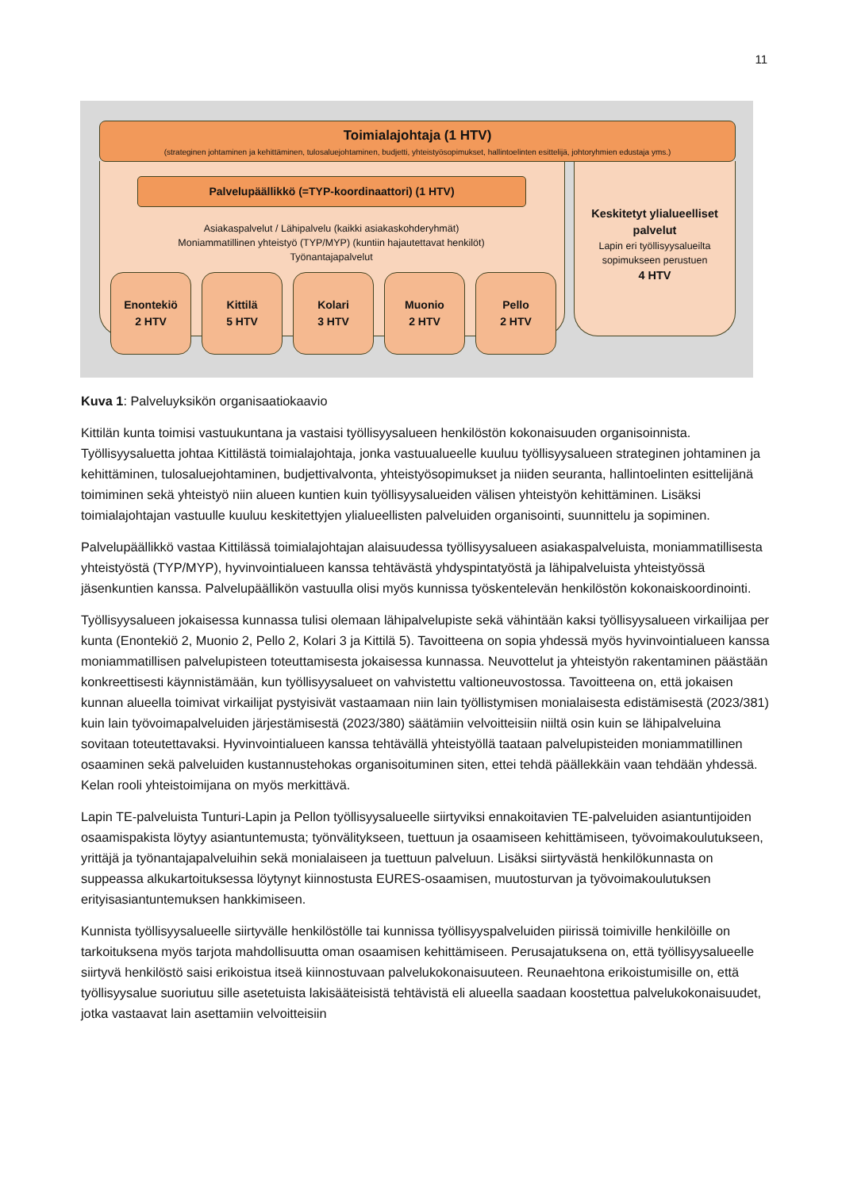11
Keskitetyt ylialueelliset
palvelut
Lapin eri työllisyysalueilta
sopimukseen perustuen
4 HTV
Toimialajohtaja (1 HTV)
(strateginen johtaminen ja kehittäminen, tulosaluejohtaminen, budjetti, yhteistyösopimukset, hallintoelinten esittelijä, johtoryhmien edustaja yms.)
Palvelupäällikkö (=TYP-koordinaattori) (1 HTV)
Asiakaspalvelut / Lähipalvelu (kaikki asiakaskohderyhmät)
Moniammatillinen yhteistyö (TYP/MYP) (kuntiin hajautettavat henkilöt)
Työnantajapalvelut
Enontekiö
2 HTV
Kittilä
5 HTV
Kolari
3 HTV
Muonio
2 HTV
Pello
2 HTV
Kuva 1: Palveluyksikön organisaatiokaavio
Kittilän kunta toimisi vastuukuntana ja vastaisi työllisyysalueen henkilöstön kokonaisuuden organisoinnista. Työllisyysaluetta johtaa Kittilästä toimialajohtaja, jonka vastuualueelle kuuluu työllisyysalueen strateginen johtaminen ja kehittäminen, tulosaluejohtaminen, budjettivalvonta, yhteistyösopimukset ja niiden seuranta, hallintoelinten esittelijänä toimiminen sekä yhteistyö niin alueen kuntien kuin työllisyysalueiden välisen yhteistyön kehittäminen. Lisäksi toimialajohtajan vastuulle kuuluu keskitettyjen ylialueellisten palveluiden organisointi, suunnittelu ja sopiminen.
Palvelupäällikkö vastaa Kittilässä toimialajohtajan alaisuudessa työllisyysalueen asiakaspalveluista, moniammatillisesta yhteistyöstä (TYP/MYP), hyvinvointialueen kanssa tehtävästä yhdyspintatyöstä ja lähipalveluista yhteistyössä jäsenkuntien kanssa. Palvelupäällikön vastuulla olisi myös kunnissa työskentelevän henkilöstön kokonaiskoordinointi.
Työllisyysalueen jokaisessa kunnassa tulisi olemaan lähipalvelupiste sekä vähintään kaksi työllisyysalueen virkailijaa per kunta (Enontekiö 2, Muonio 2, Pello 2, Kolari 3 ja Kittilä 5). Tavoitteena on sopia yhdessä myös hyvinvointialueen kanssa moniammatillisen palvelupisteen toteuttamisesta jokaisessa kunnassa. Neuvottelut ja yhteistyön rakentaminen päästään konkreettisesti käynnistämään, kun työllisyysalueet on vahvistettu valtioneuvostossa. Tavoitteena on, että jokaisen kunnan alueella toimivat virkailijat pystyisivät vastaamaan niin lain työllistymisen monialaisesta edistämisestä (2023/381) kuin lain työvoimapalveluiden järjestämisestä (2023/380) säätämiin velvoitteisiin niiltä osin kuin se lähipalveluina sovitaan toteutettavaksi. Hyvinvointialueen kanssa tehtävällä yhteistyöllä taataan palvelupisteiden moniammatillinen osaaminen sekä palveluiden kustannustehokas organisoituminen siten, ettei tehdä päällekkäin vaan tehdään yhdessä. Kelan rooli yhteistoimijana on myös merkittävä.
Lapin TE-palveluista Tunturi-Lapin ja Pellon työllisyysalueelle siirtyviksi ennakoitavien TE-palveluiden asiantuntijoiden osaamispakista löytyy asiantuntemusta; työnvälitykseen, tuettuun ja osaamiseen kehittämiseen, työvoimakoulutukseen, yrittäjä ja työnantajapalveluihin sekä monialaiseen ja tuettuun palveluun. Lisäksi siirtyvästä henkilökunnasta on suppeassa alkukartoituksessa löytynyt kiinnostusta EURES-osaamisen, muutosturvan ja työvoimakoulutuksen erityisasiantuntemuksen hankkimiseen.
Kunnista työllisyysalueelle siirtyvälle henkilöstölle tai kunnissa työllisyyspalveluiden piirissä toimiville henkilöille on tarkoituksena myös tarjota mahdollisuutta oman osaamisen kehittämiseen. Perusajatuksena on, että työllisyysalueelle siirtyvä henkilöstö saisi erikoistua itseä kiinnostuvaan palvelukokonaisuuteen. Reunaehtona erikoistumisille on, että työllisyysalue suoriutuu sille asetetuista lakisääteisistä tehtävistä eli alueella saadaan koostettua palvelukokonaisuudet, jotka vastaavat lain asettamiin velvoitteisiin